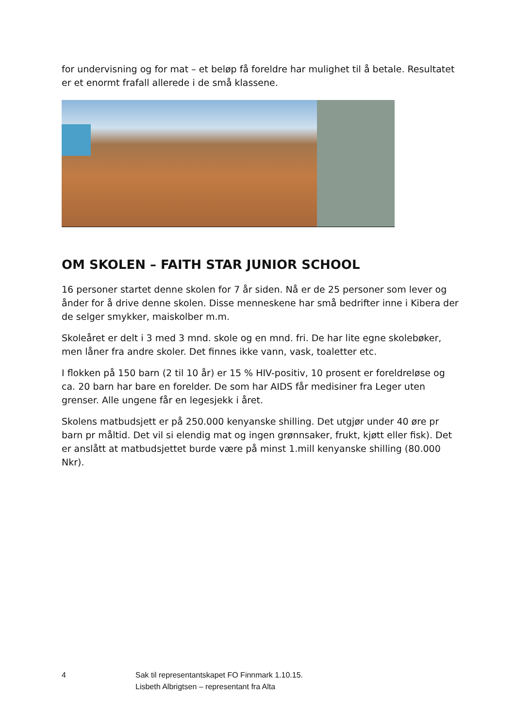for undervisning og for mat – et beløp få foreldre har mulighet til å betale. Resultatet er et enormt frafall allerede i de små klassene.
OM SKOLEN – FAITH STAR JUNIOR SCHOOL
16 personer startet denne skolen for 7 år siden. Nå er de 25 personer som lever og ånder for å drive denne skolen. Disse menneskene har små bedrifter inne i Kibera der de selger smykker, maiskolber m.m.
Skoleåret er delt i 3 med 3 mnd. skole og en mnd. fri. De har lite egne skolebøker, men låner fra andre skoler. Det finnes ikke vann, vask, toaletter etc.
I flokken på 150 barn (2 til 10 år) er 15 % HIV-positiv, 10 prosent er foreldreløse og ca. 20 barn har bare en forelder. De som har AIDS får medisiner fra Leger uten grenser. Alle ungene får en legesjekk i året.
Skolens matbudsjett er på 250.000 kenyanske shilling. Det utgjør under 40 øre pr barn pr måltid. Det vil si elendig mat og ingen grønnsaker, frukt, kjøtt eller fisk). Det er anslått at matbudsjettet burde være på minst 1.mill kenyanske shilling (80.000 Nkr).
4 Sak til representantskapet FO Finnmark 1.10.15.
Lisbeth Albrigtsen – representant fra Alta